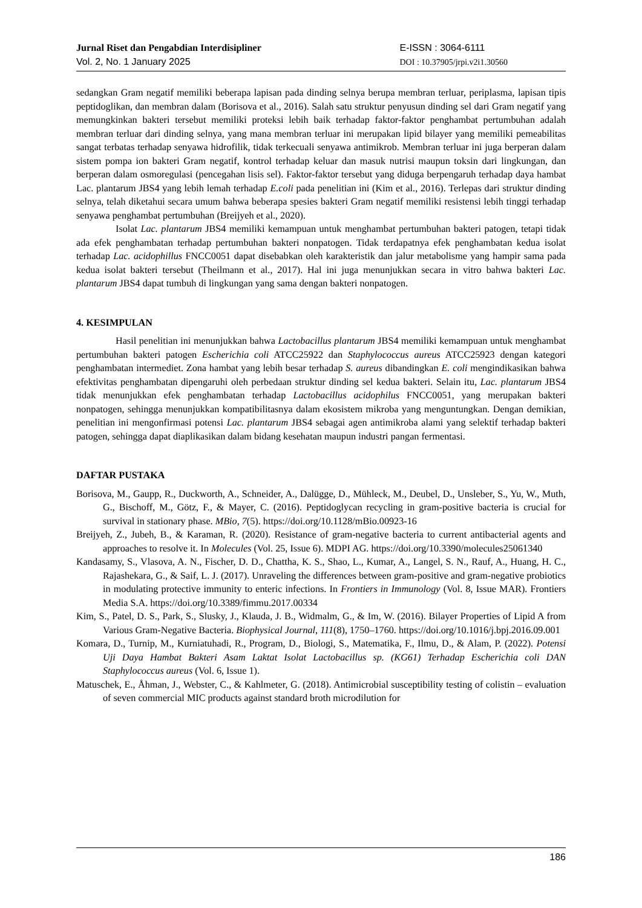Jurnal Riset dan Pengabdian Interdisipliner
Vol. 2, No. 1 January 2025
E-ISSN : 3064-6111
DOI : 10.37905/jrpi.v2i1.30560
sedangkan Gram negatif memiliki beberapa lapisan pada dinding selnya berupa membran terluar, periplasma, lapisan tipis peptidoglikan, dan membran dalam (Borisova et al., 2016). Salah satu struktur penyusun dinding sel dari Gram negatif yang memungkinkan bakteri tersebut memiliki proteksi lebih baik terhadap faktor-faktor penghambat pertumbuhan adalah membran terluar dari dinding selnya, yang mana membran terluar ini merupakan lipid bilayer yang memiliki pemeabilitas sangat terbatas terhadap senyawa hidrofilik, tidak terkecuali senyawa antimikrob. Membran terluar ini juga berperan dalam sistem pompa ion bakteri Gram negatif, kontrol terhadap keluar dan masuk nutrisi maupun toksin dari lingkungan, dan berperan dalam osmoregulasi (pencegahan lisis sel). Faktor-faktor tersebut yang diduga berpengaruh terhadap daya hambat Lac. plantarum JBS4 yang lebih lemah terhadap E.coli pada penelitian ini (Kim et al., 2016). Terlepas dari struktur dinding selnya, telah diketahui secara umum bahwa beberapa spesies bakteri Gram negatif memiliki resistensi lebih tinggi terhadap senyawa penghambat pertumbuhan (Breijyeh et al., 2020).
Isolat Lac. plantarum JBS4 memiliki kemampuan untuk menghambat pertumbuhan bakteri patogen, tetapi tidak ada efek penghambatan terhadap pertumbuhan bakteri nonpatogen. Tidak terdapatnya efek penghambatan kedua isolat terhadap Lac. acidophillus FNCC0051 dapat disebabkan oleh karakteristik dan jalur metabolisme yang hampir sama pada kedua isolat bakteri tersebut (Theilmann et al., 2017). Hal ini juga menunjukkan secara in vitro bahwa bakteri Lac. plantarum JBS4 dapat tumbuh di lingkungan yang sama dengan bakteri nonpatogen.
4. KESIMPULAN
Hasil penelitian ini menunjukkan bahwa Lactobacillus plantarum JBS4 memiliki kemampuan untuk menghambat pertumbuhan bakteri patogen Escherichia coli ATCC25922 dan Staphylococcus aureus ATCC25923 dengan kategori penghambatan intermediet. Zona hambat yang lebih besar terhadap S. aureus dibandingkan E. coli mengindikasikan bahwa efektivitas penghambatan dipengaruhi oleh perbedaan struktur dinding sel kedua bakteri. Selain itu, Lac. plantarum JBS4 tidak menunjukkan efek penghambatan terhadap Lactobacillus acidophilus FNCC0051, yang merupakan bakteri nonpatogen, sehingga menunjukkan kompatibilitasnya dalam ekosistem mikroba yang menguntungkan. Dengan demikian, penelitian ini mengonfirmasi potensi Lac. plantarum JBS4 sebagai agen antimikroba alami yang selektif terhadap bakteri patogen, sehingga dapat diaplikasikan dalam bidang kesehatan maupun industri pangan fermentasi.
DAFTAR PUSTAKA
Borisova, M., Gaupp, R., Duckworth, A., Schneider, A., Dalügge, D., Mühleck, M., Deubel, D., Unsleber, S., Yu, W., Muth, G., Bischoff, M., Götz, F., & Mayer, C. (2016). Peptidoglycan recycling in gram-positive bacteria is crucial for survival in stationary phase. MBio, 7(5). https://doi.org/10.1128/mBio.00923-16
Breijyeh, Z., Jubeh, B., & Karaman, R. (2020). Resistance of gram-negative bacteria to current antibacterial agents and approaches to resolve it. In Molecules (Vol. 25, Issue 6). MDPI AG. https://doi.org/10.3390/molecules25061340
Kandasamy, S., Vlasova, A. N., Fischer, D. D., Chattha, K. S., Shao, L., Kumar, A., Langel, S. N., Rauf, A., Huang, H. C., Rajashekara, G., & Saif, L. J. (2017). Unraveling the differences between gram-positive and gram-negative probiotics in modulating protective immunity to enteric infections. In Frontiers in Immunology (Vol. 8, Issue MAR). Frontiers Media S.A. https://doi.org/10.3389/fimmu.2017.00334
Kim, S., Patel, D. S., Park, S., Slusky, J., Klauda, J. B., Widmalm, G., & Im, W. (2016). Bilayer Properties of Lipid A from Various Gram-Negative Bacteria. Biophysical Journal, 111(8), 1750–1760. https://doi.org/10.1016/j.bpj.2016.09.001
Komara, D., Turnip, M., Kurniatuhadi, R., Program, D., Biologi, S., Matematika, F., Ilmu, D., & Alam, P. (2022). Potensi Uji Daya Hambat Bakteri Asam Laktat Isolat Lactobacillus sp. (KG61) Terhadap Escherichia coli DAN Staphylococcus aureus (Vol. 6, Issue 1).
Matuschek, E., Åhman, J., Webster, C., & Kahlmeter, G. (2018). Antimicrobial susceptibility testing of colistin – evaluation of seven commercial MIC products against standard broth microdilution for
186